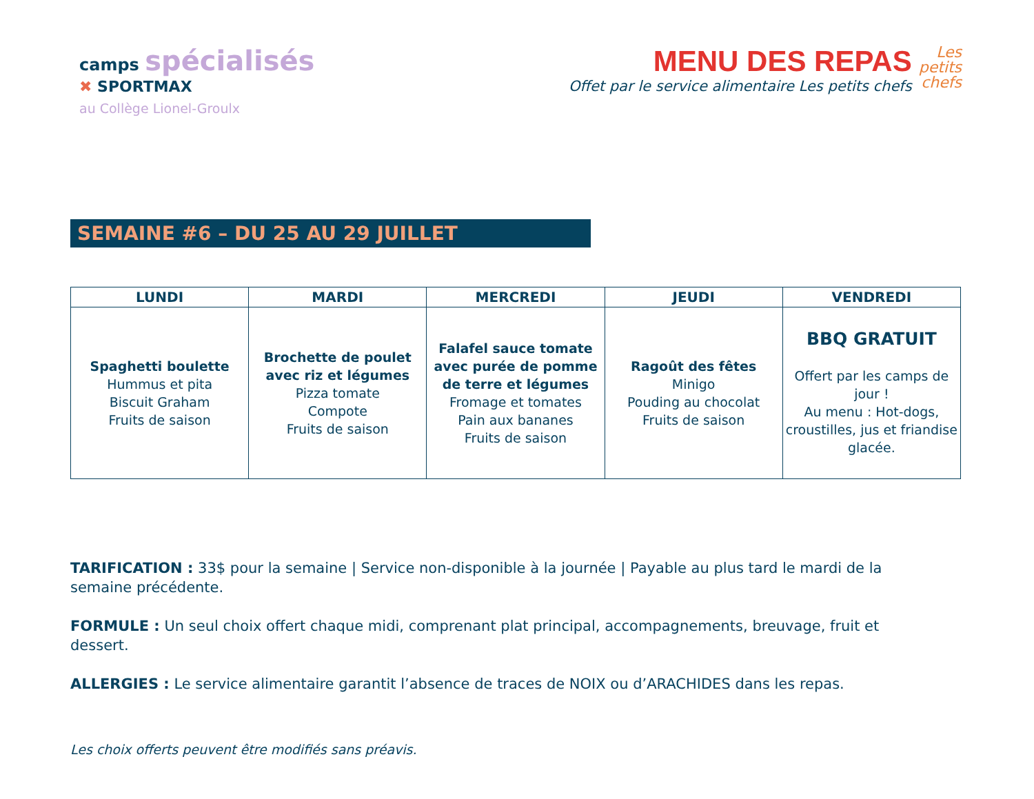camps spécialisés
✖ SPORTMAX
au Collège Lionel-Groulx
MENU DES REPAS
Offet par le service alimentaire Les petits chefs
Les
petits
chefs
SEMAINE #6 – DU 25 AU 29 JUILLET
| LUNDI | MARDI | MERCREDI | JEUDI | VENDREDI |
| --- | --- | --- | --- | --- |
| Spaghetti boulette Hummus et pita Biscuit Graham Fruits de saison | Brochette de poulet avec riz et légumes Pizza tomate Compote Fruits de saison | Falafel sauce tomate avec purée de pomme de terre et légumes Fromage et tomates Pain aux bananes Fruits de saison | Ragoût des fêtes Minigo Pouding au chocolat Fruits de saison | BBQ GRATUIT Offert par les camps de jour ! Au menu : Hot-dogs, croustilles, jus et friandise glacée. |
TARIFICATION : 33$ pour la semaine | Service non-disponible à la journée | Payable au plus tard le mardi de la semaine précédente.
FORMULE : Un seul choix offert chaque midi, comprenant plat principal, accompagnements, breuvage, fruit et dessert.
ALLERGIES : Le service alimentaire garantit l’absence de traces de NOIX ou d’ARACHIDES dans les repas.
Les choix offerts peuvent être modifiés sans préavis.